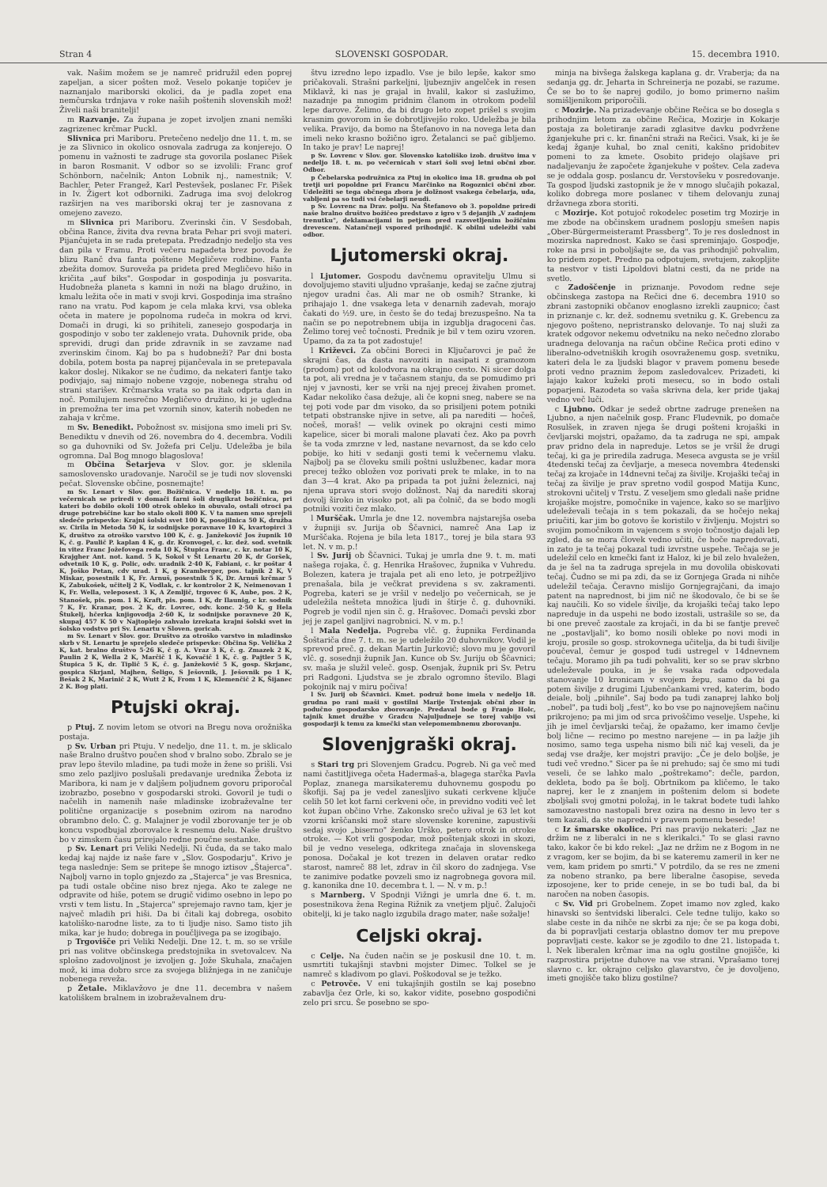Stran 4 SLOVENSKI GOSPODAR. 15. decembra 1910.
vak. Našim možem se je namreč pridružil eden poprej zapeljan, a sicer pošten mož. Veselo pokanje topičev je naznanjalo mariborski okolici, da je padla zopet ena nemčurska trdnjava v roke naših poštenih slovenskih mož! Živeli naši branitelji!
m Razvanje. Za župana je zopet izvoljen znani nemški zagrizenec krčmar Puckl.
Slivnica pri Mariboru. Pretečeno nedeljo dne 11. t. m. se je za Slivnico in okolico osnovala zadruga za konjerejo. O pomenu in važnosti te zadruge sta govorila poslanec Pišek in baron Rosmanit. V odbor so se izvolili: Franc grof Schönborn, načelnik; Anton Lobnik nj., namestnik; V. Bachler, Peter Frangež, Karl Pestevšek, poslanec Fr. Pišek in Iv. Žigert kot odborniki. Zadruga ima svoj delokrog razširjen na ves mariborski okraj ter je zasnovana z omejeno zavezo.
m Slivnica pri Mariboru. Zverinski čin. V Sesdobah, občina Rance, živita dva revna brata Pehar pri svoji materi. Pijančujeta in se rada pretepata. Predzadnjo nedeljo sta ves dan pila v Framu. Proti večeru napadeta brez povoda že blizu Ranč dva fanta poštene Megličeve rodbine. Fanta zbežita domov. Suroveža pa prideta pred Megličevo hišo in kričita „auf biks". Gospodar in gospodinja ju posvarita. Hudobneža planeta s kamni in noži na blago družino, in kmalu ležita oče in mati v svoji krvi. Gospodinja ima strašno rano na vratu. Pod kapom je cela mlaka krvi, vsa obleka očeta in matere je popolnoma rudeča in mokra od krvi. Domači in drugi, ki so prihiteli, zanesejo gospodarja in gospodinjo v sobo ter zaklenejo vrata. Duhovnik pride, oba sprevidi, drugi dan pride zdravnik in se zavzame nad zverinskim činom. Kaj bo pa s hudobneži? Par dni bosta dobila, potem bosta pa naprej pijančevala in se pretepavala kakor doslej. Nikakor se ne čudimo, da nekateri fantje tako podivjajo, saj nimajo nobene vzgoje, nobenega strahu od strani starišev. Krčmarska vrata so pa itak odprta dan in noč. Pomilujem nesrečno Megličevo družino, ki je ugledna in premožna ter ima pet vzornih sinov, katerih nobeden ne zahaja v krčme.
m Sv. Benedikt. Pobožnost sv. misijona smo imeli pri Sv. Benediktu v dnevih od 26. novembra do 4. decembra. Vodili so ga duhovniki od Sv. Jožefa pri Celju. Udeležba je bila ogromna. Dal Bog mnogo blagoslova!
m Občina Šetarjeva v Slov. gor. je sklenila samoslovensko uradovanje. Naročil se je tudi nov slovenski pečat. Slovenske občine, posnemajte!
m Sv. Lenart v Slov. gor. Božičnica. V nedeljo 18. t. m. po večernicah se priredi v domači farni šoli drugikrat božičnica, pri kateri bo dobilo okoli 100 otrok obleko in obuvalo, ostali otroci pa druge potrebščine kar bo stalo okoli 800 K. V ta namen smo sprejeli sledeče prispevke: Krajni šolski svet 100 K, posojilnica 50 K, družba sv. Cirila in Metoda 50 K, iz sodnijske poravnave 10 K, kvartopirci 3 K, društvo za otroško varstvo 100 K, č. g. Janžekovič Jos župnik 10 K, č. g. Paulič P. kaplan 4 K, g. dr. Kronvogel, c. kr. dež. sod. svetnik in vitez Franc Jožefovega reda 10 K, Štupica Franc, c. kr. notar 10 K, Krajgher Ant. not. kand. 5 K, Sokol v Št Lenartu 20 K, dr Goršek, odvetnik 10 K, g. Polic, odv. uradnik 2·40 K, Fabiani, c. kr poštar 4 K, Joško Petan, cdv urad. 1 K, g Kramberger, pos. tajnik 2 K, V Miskar, posestnik 1 K, Fr. Arnuš, posestnik 5 K, Dr. Arnuš krčmar 5 K, Zabukošek, učitelj 2 K, Vodlak, c. kr kontrolor 2 K, Neimenovan 1 K, Fr. Wella, veleposest. 3 K, A Zemljič, trgovec 6 K, Aube, pos. 2 K, Stanošek, pis. pom. 1 K, Kraft, pis. pom. 1 K, dr Ilaunig, c kr. sodnik 7 K, Fr. Kranar, pos. 2 K, dr. Lovrec, odv. konc. 2·50 K, g Hela Štukelj, hčerka knjigovodja 2·60 K, iz sodnijske poravneve 20 K, skupaj 457 K 50 v Najtoplejo zahvalo izrekata krajni šolski svet in šolsko vodstvo pri Sv. Lenartu v Sloven. goricah.
m Sv. Lenart v Slov. gor. Društvo za otroško varstvo in mladinsko skrb v St. Lenartu je sprejelo sledeče prispevke: Občina Sp. Velička 2 K, kat. bralno društvo 5·26 K, č g. A. Vraz 3 K, č. g. Zmazek 2 K, Paulin 2 K, Wella 2 K, Marčič 1 K, Kovačič 1 K, č. g. Pajtler 5 K, Štupica 5 K, dr. Tiplič 5 K, č. g. Janžekovič 5 K, gosp. Skrjanc, gospica Skrjanl, Majhen, Šeligo, S Ješovnik, J. Ješovnik po 1 K, Bešak 2 K, Marinič 2 K, Wutt 2 K, From 1 K, Klemenčič 2 K, Šijanec 2 K. Bog plati.
Ptujski okraj.
p Ptuj. Z novim letom se otvori na Bregu nova orožniška postaja.
p Sv. Urban pri Ptuju. V nedeljo, dne 11. t. m. je sklicalo naše Bralno društvo poučen shod v bralno sobo. Zbralo se je prav lepo število mladine, pa tudi može in žene so prišli. Vsi smo zelo pazljivo poslušali predavanje urednika Žebota iz Maribora, ki nam je v daljšem poljudnem govoru priporočal izobrazbo, posebno v gospodarski stroki. Govoril je tudi o načelih in namenih naše mladinske izobraževalne ter politične organizacije s posebnim ozirom na narodno obrambno delo. Č. g. Malajner je vodil zborovanje ter je ob koncu vspodbujal zborovalce k resnemu delu. Naše društvo bo v zimskem času prirejalo redne poučne sestanke.
p Sv. Lenart pri Veliki Nedelji. Ni čuda, da se tako malo kedaj kaj najde iz naše fare v „Slov. Gospodarju". Krivo je tega naslednje: Sem se pritepe še mnogo iztisov „Štajerca". Najbolj varno in toplo gnjezdo za „Stajerca" je vas Bresnica, pa tudi ostale občine niso brez njega. Ako te zalege ne odpravite od hiše, potem se drugič vidimo osebno in lepo po vrsti v tem listu. In „Stajerca" sprejemajo ravno tam, kjer je največ mladih pri hiši. Da bi čitali kaj dobrega, osobito katoliško-narodne liste, za to ti ljudje niso. Samo tisto jih mika, kar je hudo; dobrega in poučljivega pa se izogibajo.
p Trgovišče pri Veliki Nedelji. Dne 12. t. m. so se vršile pri nas volitve občinskega predstojnika in svetovalcev. Na splošno zadovoljnost je izvoljen g. Jože Skuhala, značajen mož, ki ima dobro srce za svojega bližnjega in ne zaničuje nobenega reveža.
p Žetale. Miklavžovo je dne 11. decembra v našem katoliškem bralnem in izobraževalnem dru-
štvu izredno lepo izpadlo. Vse je bilo lepše, kakor smo pričakovali. Strašni parkeljni, ljubeznjiv angelček in resen Miklavž, ki nas je grajal in hvalil, kakor si zaslužimo, nazadnje pa mnogim pridnim članom in otrokom podelil lepe darove. Želimo, da bi drugo leto zopet prišel s svojim krasnim govorom in še dobrotljivejšo roko. Udeležba je bila velika. Pravijo, da bomo na Štefanovo in na novega leta dan imeli neko krasno božično igro. Žetalanci se pač gibljemo. In tako je prav! Le naprej!
p Sv. Lovrenc v Slov. gor. Slovensko katoliško izob. društvo ima v nedeljo 18. t. m. po večernicah v stari šoli svoj letni občni zbor. Odbor.
p Čebelarska podružnica za Ptuj in okolico ima 18. grudna ob pol tretji uri popoldne pri Francu Marčinko na Rogoznici občni zbor. Udeležiti se tega občnega zbora je dolžnost vsakega čebelarja, uda, vabljeni pa so tudi vsi čebelarji neudi.
p Sv. Lovrenc na Drav. polju. Na Štefanovo ob 3. popoldne priredi naše bralno društvo božičeo predstavo z igro v 5 dejanjih „V zadnjem trenutku", deklamacijami in petjem pred razsvetljenim božičnim drevescem. Natančneji vspored prihodnjič. K obilni udeležbi vabi odbor.
Ljutomerski okraj.
l Ljutomer. Gospodu davčnemu opravitelju Ulmu si dovoljujemo staviti uljudno vprašanje, kedaj se začne zjutraj njegov uradni čas. Ali mar ne ob osmih? Stranke, ki prihajajo 1. dne vsakega leta v denarnih zadevah, morajo čakati do ½9. ure, in često še do tedaj brezuspešno. Na ta način se po nepotrebnem ubija in izgublja dragoceni čas. Želimo torej več točnosti. Prednik je bil v tem oziru vzoren. Upamo, da za ta pot zadostuje!
l Križevci. Za občini Boreci in Ključarovci je pač že skrajni čas, da dasta navoziti in nasipati z gramozom (prodom) pot od kolodvora na okrajno cesto. Ni sicer dolga ta pot, ali vredna je v tačasnem stanju, da se pomudimo pri njej v javnosti, ker se vrši na njej precej živahen promet. Kadar nekoliko časa dežuje, ali če kopni sneg, nabere se na tej poti vode par dm visoko, da so prisiljeni potem potniki tetpati obstranske njive in setve, ali pa narediti — hočeš, nočeš, moraš! — velik ovinek po okrajni cesti mimo kapelice, sicer bi morali malone plavati čez. Ako pa povrh še ta voda zmrzne v led, nastane nevarnost, da se kdo celo pobije, ko hiti v sedanji gosti temi k večernemu vlaku. Najbolj pa se človeku smili poštni uslužbenec, kadar mora precej težko obložen voz porivati prek te mlake, in to na dan 3—4 krat. Ako pa pripada ta pot južni železnici, naj njena uprava stori svojo dolžnost. Naj da narediti skoraj dovolj široko in visoko pot, ali pa čolnič, da se bodo mogli potniki voziti čez mlako.
l Murščak. Umrla je dne 12. novembra najstarejša oseba v župniji sv. Jurija ob Ščavnici, namreč Ana Lap iz Murščaka. Rojena je bila leta 1817., torej je bila stara 93 let. N. v m. p.!
l Sv. Jurij ob Ščavnici. Tukaj je umrla dne 9. t. m. mati našega rojaka, č. g. Henrika Hrašovec, župnika v Vuhredu. Bolezen, katera je trajala pet ali eno leto, je potrpežljivo prenašala, bila je večkrat previdena s sv. zakramenti. Pogreba, kateri se je vršil v nedeljo po večernicah, se je udeležila nešteta množica ljudi in štirje č. g. duhovniki. Pogreb je vodil njen sin č. g. Hrašovec. Domači pevski zbor jej je zapel ganljivi nagrobnici. N. v m. p.!
l Mala Nedelja. Pogreba vlč. g. župnika Ferdinanda Šoštariča dne 7. t. m. se je udeležilo 20 duhovnikov. Vodil je sprevod preč. g. dekan Martin Jurkovič; slovo mu je govoril vlč. g. sosednji župnik Jan. Kunce ob Sv. Juriju ob Ščavnici; sv. maša je služil veleč. gosp. Osenjak, župnik pri Sv. Petru pri Radgoni. Ljudstva se je zbralo ogromno število. Blagi pokojnik naj v miru počiva!
l Sv. Jurij ob Ščavnici. Kmet. podruž bone imela v nedeljo 18. grudna po rani maši v gostilni Marije Trstenjak občni zbor in podučno gospodarsko zborovanje. Predaval bode g Franjo Holc, tajnik kmet družbe v Gradcu Najuljudneje se torej vabijo vsi gospodarji k temu za kmečki stan velepomembnemu zborovanju.
Slovenjgraški okraj.
s Stari trg pri Slovenjem Gradcu. Pogreb. Ni ga več med nami častitljivega očeta Hadermaš-a, blagega starčka Pavla Poplaz, znanega marsikateremu duhovnemu gospodu po škofiji. Saj pa je vedel zanesljivo sukati cerkvene ključe celih 50 let kot farni cerkveni oče, in previdno voditi več let kot župan občino Vrhe. Zakonsko srečo užival je 63 let kot vzorni krščanski mož stare slovenske korenine, zapustivši sedaj svojo „biserno" ženko Urško, petero otrok in otroke otroke. — Kot vrli gospodar, mož poštenjak skozi in skozi, bil je vedno veselega, odkritega značaja in slovenskega ponosa. Dočakal je kot trezen in delaven oratar redko starost, namreč 88 let, zdrav in čil skoro do zadnjega. Vse te zanimive podatke povzeli smo iz nagrobnega govora mil. g. kanonika dne 10. decembra t. l. — N. v m. p.!
s Marnberg. V Spodnji Vižngi je umrla dne 6. t. m. posestnikova žena Regina Rižnik za vnetjem pljuč. Žalujoči obitelji, ki je tako naglo izgubila drago mater, naše sožalje!
Celjski okraj.
c Celje. Na čuden način se je poskusil dne 10. t. m. usmrtiti tukajšnji stavbni mojster Dimec. Tolkel se je namreč s kladivom po glavi. Poškodoval se je težko.
c Petrovče. V eni tukajšnjih gostiln se kaj posebno zabavlja čez Orle, ki so, kakor vidite, posebno gospodični zelo pri srcu. Še posebno se spo-
minja na bivšega žalskega kaplana g. dr. Vraberja; da na sedanja gg. dr. Jeharta in Schreinerja ne pozabi, se razume. Če se bo to še naprej godilo, jo bomo primerno našim somišljenikom priporočili.
c Mozirje. Na prizadevanje občine Rečica se bo dosegla s prihodnjim letom za občine Rečica, Mozirje in Kokarje postaja za boletiranje zaradi zglasitve davku podvržene žganjekuhe pri c. kr. finančni straži na Rečici. Vsak, ki je še kedaj žganje kuhal, bo znal ceniti, kakšno pridobitev pomeni to za kmete. Osobito pridejo olajšave pri nadaljevanju že započete žganjekuhe v poštev. Cela zadeva se je oddala gosp. poslancu dr. Verstovšeku v posredovanje. Ta gospod ljudski zastopnik je že v mnogo slučajih pokazal, koliko dobrega more poslanec v tihem delovanju zunaj državnega zbora storiti.
c Mozirje. Kot potujoč rokodelec posetim trg Mozirje in me zbode na občinskem uradnem poslopju smešen napis „Ober-Bürgermeisteramt Prassberg". To je res doslednost in mozirska naprednost. Kako se časi spreminjajo. Gospodje, roke na prsi in poboljšajte se, da vas prihodnjič pohvalim, ko pridem zopet. Predno pa odpotujem, svetujem, zakopljite ta nestvor v tisti Lipoldovi blatni cesti, da ne pride na svetlo.
c Zadoščenje in priznanje. Povodom redne seje občinskega zastopa na Rečici dne 6. decembra 1910 so zbrani zastopniki občanov enoglasno izrekli zaupnico; čast in priznanje c. kr. dež. sodnemu svetniku g. K. Grebencu za njegovo pošteno, nepristransko delovanje. To naj služi za kratek odgovor nekemu odvetniku na neko nečedno zlorabo uradnega delovanja na račun občine Rečica proti edino v liberalno-odvetniških krogih osovraženemu gosp. svetniku, kateri dela le za ljudski blagor v pravem pomenu besede proti vedno praznim žepom zasledovalcev. Prizadeti, ki lajajo kakor kužeki proti mesecu, so in bodo ostali poparjeni. Razodeta so vaša skrivna dela, ker pride tjakaj vedno več luči.
c Ljubno. Odkar je sedež obrtne zadruge prenešen na Ljubno, a njen načelnik gosp. Franc Fludevnik, po domače Rosulšek, in zraven njega še drugi pošteni krojaški in čevljarski mojstri, opažamo, da ta zadruga ne spi, ampak prav pridno dela in napreduje. Letos se je vršil že drugi tečaj, ki ga je priredila zadruga. Meseca avgusta se je vršil 4tedenski tečaj za čevljarje, a meseca novembra 4tedenski tečaj za krojače in 14dnevni tečaj za šivilje. Krojaški tečaj in tečaj za šivilje je prav spretno vodil gospod Matija Kunc, strokovni učitelj v Trstu. Z veseljem smo gledali naše pridne krojaške mojstre, pomočnike in vajence, kako so se marljivo udeleževali tečaja in s tem pokazali, da se hočejo nekaj priučiti, kar jim bo gotovo še koristilo v življenju. Mojstri so svojim pomočnikom in vajencem s svojo točnostjo dajali lep zgled, da se mora človek vedno učiti, če hoče napredovati, in zato je ta tečaj pokazal tudi izvrstne uspehe. Tečaja se je udeležil celo en kmečki fant iz Haloz, ki je bil zelo hvaležen, da je šel na ta zadruga sprejela in mu dovolila obiskovati tečaj. Čudno se mi pa zdi, da se iz Gornjega Grada ni nihče udeležil tečaja. Čeravno mislijo Gornjegrajčani, da imajo patent na naprednost, bi jim nič ne škodovalo, če bi se še kaj naučili. Ko so videle šivilje, da krojaški tečaj tako lepo napreduje in da uspehi ne bodo izostali, ustrašile so se, da bi one preveč zaostale za krojači, in da bi se fantje preveč ne „postavljali", ko bomo nosili obleke po novi modi in kroju, prosile so gosp. strokovnega učitelja, da bi tudi šivilje poučeval, čemur je gospod tudi ustregel v 14dnevnem tečaju. Moramo jih pa tudi pohvaliti, ker so se prav skrbno udeleževale pouka, in je še vsaka rada odpovedala stanovanje 10 kronicam v svojem žepu, samo da bi ga potem šivilje z drugimi Ljubenčankami vred, katerim, bodo deiale, bolj „pihnile". Saj bodo pa tudi zanaprej lahko bolj „nobel", pa tudi bolj „fest", ko bo vse po najnovejšem načinu prikrojeno; pa mi jim od srca privoščimo veselje. Uspehe, ki jih je imel čevljarski tečaj, že opažamo, ker imamo čevlje bolj lične — recimo po mestno narejene — in pa lažje jih nosimo, samo tega uspeha nismo bili nič kaj veseli, da je sedaj vse dražje, ker mojstri pravijo: „Če je delo boljše, je tudi več vredno." Sicer pa še ni prehudo; saj če smo mi tudi veseli, če se lahko malo „poštrekamo": dečle, pardon, dekleta, bodo pa še bolj. Obrtnikom pa kličemo, le tako naprej, ker le z znanjem in poštenim delom si bodete zboljšali svoj gmotni položaj, in le takrat bodete tudi lahko samozavestno nastopali brez ozira na desno in levo ter s tem kazali, da ste napredni v pravem pomenu besede!
c Iz šmarske okolice. Pri nas pravijo nekateri: „Jaz ne držim ne z liberalci in ne s klerikalci." To se glasi ravno tako, kakor če bi kdo rekel: „Jaz ne držim ne z Bogom in ne z vragom, ker se bojim, da bi se kateremu zameril in ker ne vem, kam pridem po smrti." V potrdilo, da se res ne zmeni za nobeno stranko, pa bere liberalne časopise, seveda izposojene, ker to pride ceneje, in se bo tudi bal, da bi naročen na noben časopis.
c Sv. Vid pri Grobelnem. Zopet imamo nov zgled, kako hinavski so šentvidski liberalci. Cele tedne tulijo, kako so slabe ceste in da nihče ne skrbi za nje; če se pa koga dobi, da bi popravljati cestarja oblastno domov ter mu prepove popravljati ceste. kakor se je zgodilo to dne 21. listopada t. l. Nek liberalen krčmar ima na oglu gostilne gnojišče, ki razprostira prijetne duhove na vse strani. Vprašamo torej slavno c. kr. okrajno celjsko glavarstvo, če je dovoljeno, imeti gnojišče tako blizu gostilne?